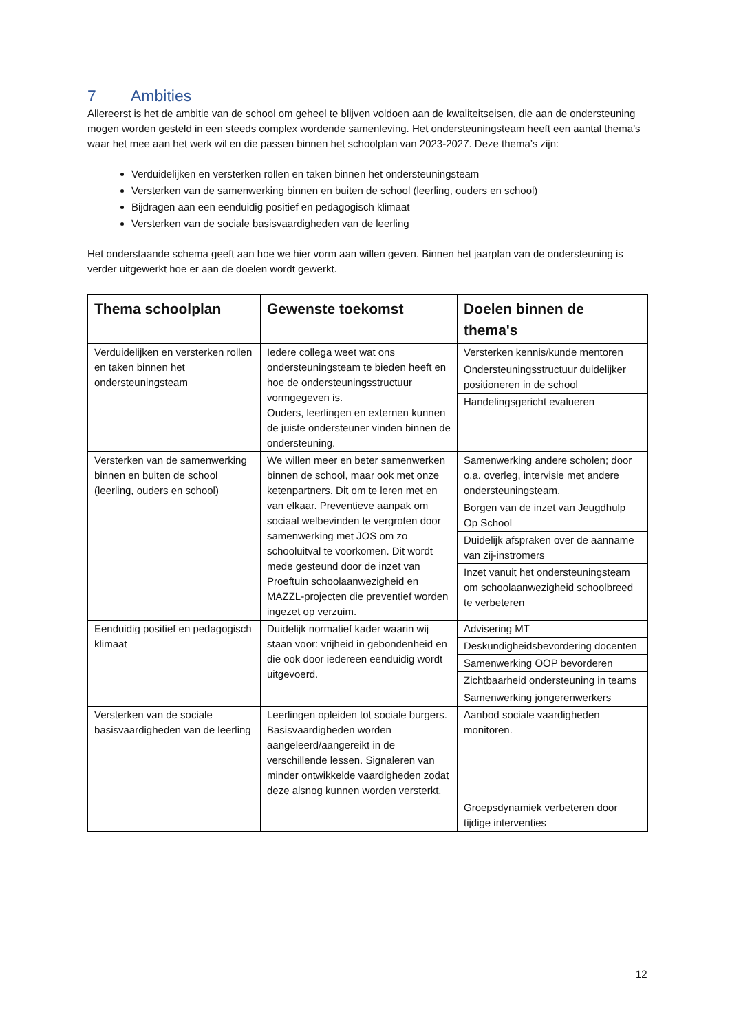7 Ambities
Allereerst is het de ambitie van de school om geheel te blijven voldoen aan de kwaliteitseisen, die aan de ondersteuning mogen worden gesteld in een steeds complex wordende samenleving. Het ondersteuningsteam heeft een aantal thema’s waar het mee aan het werk wil en die passen binnen het schoolplan van 2023-2027. Deze thema’s zijn:
Verduidelijken en versterken rollen en taken binnen het ondersteuningsteam
Versterken van de samenwerking binnen en buiten de school (leerling, ouders en school)
Bijdragen aan een eenduidig positief en pedagogisch klimaat
Versterken van de sociale basisvaardigheden van de leerling
Het onderstaande schema geeft aan hoe we hier vorm aan willen geven. Binnen het jaarplan van de ondersteuning is verder uitgewerkt hoe er aan de doelen wordt gewerkt.
| Thema schoolplan | Gewenste toekomst | Doelen binnen de thema's |
| --- | --- | --- |
| Verduidelijken en versterken rollen en taken binnen het ondersteuningsteam | Iedere collega weet wat ons ondersteuningsteam te bieden heeft en hoe de ondersteuningsstructuur vormgegeven is. Ouders, leerlingen en externen kunnen de juiste ondersteuner vinden binnen de ondersteuning. | Versterken kennis/kunde mentoren Ondersteuningsstructuur duidelijker positioneren in de school Handelingsgericht evalueren |
| Versterken van de samenwerking binnen en buiten de school (leerling, ouders en school) | We willen meer en beter samenwerken binnen de school, maar ook met onze ketenpartners. Dit om te leren met en van elkaar. Preventieve aanpak om sociaal welbevinden te vergroten door samenwerking met JOS om zo schooluitval te voorkomen. Dit wordt mede gesteund door de inzet van Proeftuin schoolaanwezigheid en MAZZL-projecten die preventief worden ingezet op verzuim. | Samenwerking andere scholen; door o.a. overleg, intervisie met andere ondersteuningsteam. Borgen van de inzet van Jeugdhulp Op School Duidelijk afspraken over de aanname van zij-instromers Inzet vanuit het ondersteuningsteam om schoolaanwezigheid schoolbreed te verbeteren |
| Eenduidig positief en pedagogisch klimaat | Duidelijk normatief kader waarin wij staan voor: vrijheid in gebondenheid en die ook door iedereen eenduidig wordt uitgevoerd. | Advisering MT Deskundigheidsbevordering docenten Samenwerking OOP bevorderen Zichtbaarheid ondersteuning in teams Samenwerking jongerenwerkers |
| Versterken van de sociale basisvaardigheden van de leerling | Leerlingen opleiden tot sociale burgers. Basisvaardigheden worden aangeleerd/aangereikt in de verschillende lessen. Signaleren van minder ontwikkelde vaardigheden zodat deze alsnog kunnen worden versterkt. | Aanbod sociale vaardigheden monitoren. |
| | | Groepsdynamiek verbeteren door tijdige interventies |
12